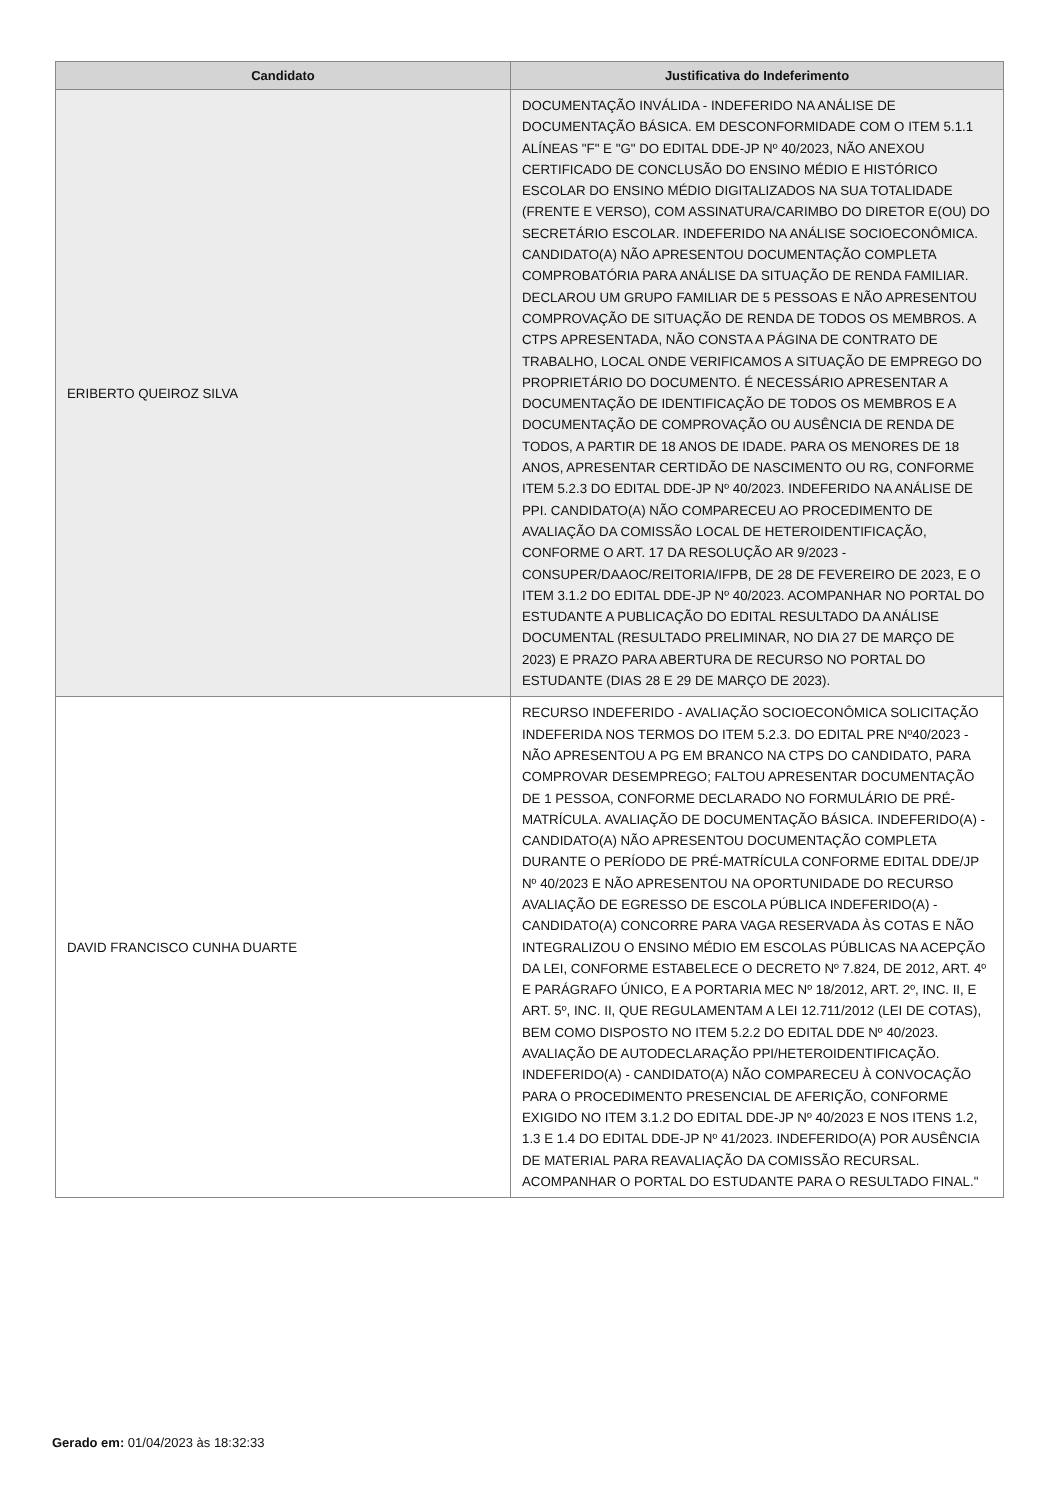| Candidato | Justificativa do Indeferimento |
| --- | --- |
| ERIBERTO QUEIROZ SILVA | DOCUMENTAÇÃO INVÁLIDA - INDEFERIDO NA ANÁLISE DE DOCUMENTAÇÃO BÁSICA. EM DESCONFORMIDADE COM O ITEM 5.1.1 ALÍNEAS "F" E "G" DO EDITAL DDE-JP Nº 40/2023, NÃO ANEXOU CERTIFICADO DE CONCLUSÃO DO ENSINO MÉDIO E HISTÓRICO ESCOLAR DO ENSINO MÉDIO DIGITALIZADOS NA SUA TOTALIDADE (FRENTE E VERSO), COM ASSINATURA/CARIMBO DO DIRETOR E(OU) DO SECRETÁRIO ESCOLAR. INDEFERIDO NA ANÁLISE SOCIOECONÔMICA. CANDIDATO(A) NÃO APRESENTOU DOCUMENTAÇÃO COMPLETA COMPROBATÓRIA PARA ANÁLISE DA SITUAÇÃO DE RENDA FAMILIAR. DECLAROU UM GRUPO FAMILIAR DE 5 PESSOAS E NÃO APRESENTOU COMPROVAÇÃO DE SITUAÇÃO DE RENDA DE TODOS OS MEMBROS. A CTPS APRESENTADA, NÃO CONSTA A PÁGINA DE CONTRATO DE TRABALHO, LOCAL ONDE VERIFICAMOS A SITUAÇÃO DE EMPREGO DO PROPRIETÁRIO DO DOCUMENTO. É NECESSÁRIO APRESENTAR A DOCUMENTAÇÃO DE IDENTIFICAÇÃO DE TODOS OS MEMBROS E A DOCUMENTAÇÃO DE COMPROVAÇÃO OU AUSÊNCIA DE RENDA DE TODOS, A PARTIR DE 18 ANOS DE IDADE. PARA OS MENORES DE 18 ANOS, APRESENTAR CERTIDÃO DE NASCIMENTO OU RG, CONFORME ITEM 5.2.3 DO EDITAL DDE-JP Nº 40/2023. INDEFERIDO NA ANÁLISE DE PPI. CANDIDATO(A) NÃO COMPARECEU AO PROCEDIMENTO DE AVALIAÇÃO DA COMISSÃO LOCAL DE HETEROIDENTIFICAÇÃO, CONFORME O ART. 17 DA RESOLUÇÃO AR 9/2023 - CONSUPER/DAAOC/REITORIA/IFPB, DE 28 DE FEVEREIRO DE 2023, E O ITEM 3.1.2 DO EDITAL DDE-JP Nº 40/2023. ACOMPANHAR NO PORTAL DO ESTUDANTE A PUBLICAÇÃO DO EDITAL RESULTADO DA ANÁLISE DOCUMENTAL (RESULTADO PRELIMINAR, NO DIA 27 DE MARÇO DE 2023) E PRAZO PARA ABERTURA DE RECURSO NO PORTAL DO ESTUDANTE (DIAS 28 E 29 DE MARÇO DE 2023). |
| DAVID FRANCISCO CUNHA DUARTE | RECURSO INDEFERIDO - AVALIAÇÃO SOCIOECONÔMICA SOLICITAÇÃO INDEFERIDA NOS TERMOS DO ITEM 5.2.3. DO EDITAL PRE Nº40/2023 - NÃO APRESENTOU A PG EM BRANCO NA CTPS DO CANDIDATO, PARA COMPROVAR DESEMPREGO; FALTOU APRESENTAR DOCUMENTAÇÃO DE 1 PESSOA, CONFORME DECLARADO NO FORMULÁRIO DE PRÉ-MATRÍCULA. AVALIAÇÃO DE DOCUMENTAÇÃO BÁSICA. INDEFERIDO(A) - CANDIDATO(A) NÃO APRESENTOU DOCUMENTAÇÃO COMPLETA DURANTE O PERÍODO DE PRÉ-MATRÍCULA CONFORME EDITAL DDE/JP Nº 40/2023 E NÃO APRESENTOU NA OPORTUNIDADE DO RECURSO AVALIAÇÃO DE EGRESSO DE ESCOLA PÚBLICA INDEFERIDO(A) - CANDIDATO(A) CONCORRE PARA VAGA RESERVADA ÀS COTAS E NÃO INTEGRALIZOU O ENSINO MÉDIO EM ESCOLAS PÚBLICAS NA ACEPÇÃO DA LEI, CONFORME ESTABELECE O DECRETO Nº 7.824, DE 2012, ART. 4º E PARÁGRAFO ÚNICO, E A PORTARIA MEC Nº 18/2012, ART. 2º, INC. II, E ART. 5º, INC. II, QUE REGULAMENTAM A LEI 12.711/2012 (LEI DE COTAS), BEM COMO DISPOSTO NO ITEM 5.2.2 DO EDITAL DDE Nº 40/2023. AVALIAÇÃO DE AUTODECLARAÇÃO PPI/HETEROIDENTIFICAÇÃO. INDEFERIDO(A) - CANDIDATO(A) NÃO COMPARECEU À CONVOCAÇÃO PARA O PROCEDIMENTO PRESENCIAL DE AFERIÇÃO, CONFORME EXIGIDO NO ITEM 3.1.2 DO EDITAL DDE-JP Nº 40/2023 E NOS ITENS 1.2, 1.3 E 1.4 DO EDITAL DDE-JP Nº 41/2023. INDEFERIDO(A) POR AUSÊNCIA DE MATERIAL PARA REAVALIAÇÃO DA COMISSÃO RECURSAL. ACOMPANHAR O PORTAL DO ESTUDANTE PARA O RESULTADO FINAL." |
Gerado em: 01/04/2023 às 18:32:33